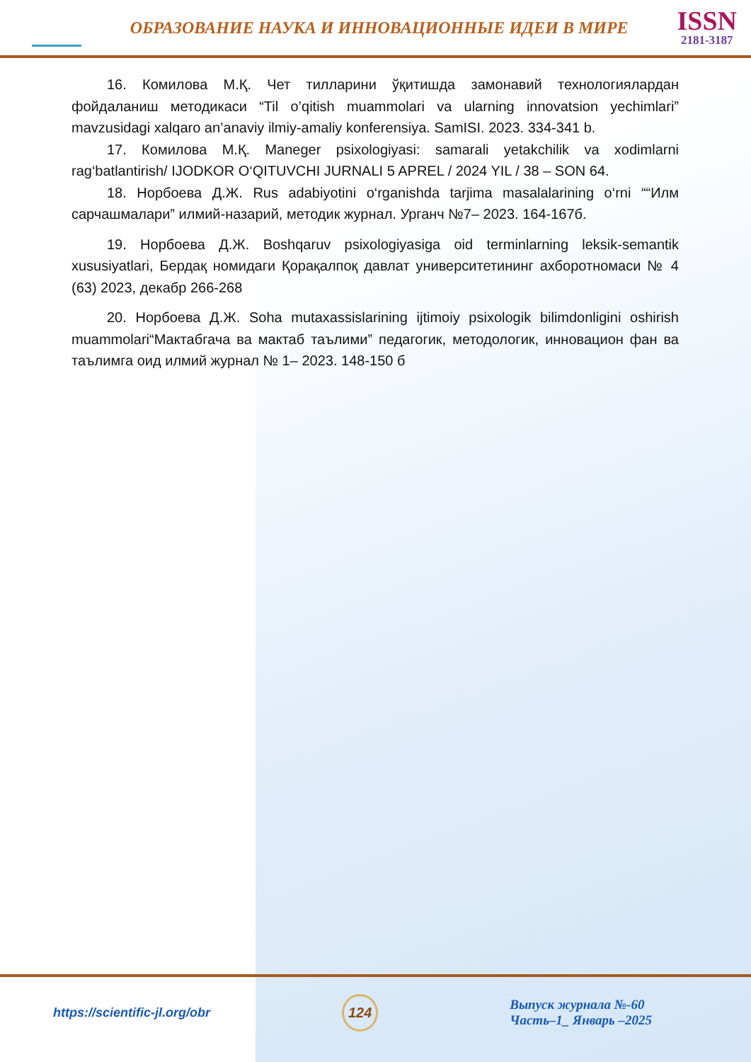ОБРАЗОВАНИЕ НАУКА И ИННОВАЦИОННЫЕ ИДЕИ В МИРЕ
ISSN
2181-3187
16. Комилова М.Қ. Чет тилларини ўқитишда замонавий технологиялардан фойдаланиш методикаси “Til o’qitish muammolari va ularning innovatsion yechimlari” mavzusidagi xalqaro an’anaviy ilmiy-amaliy konferensiya. SamISI. 2023. 334-341 b.
17. Комилова М.Қ. Maneger psixologiyasi: samarali yetakchilik va xodimlarni rag‘batlantirish/ IJODKOR O‘QITUVCHI JURNALI 5 APREL / 2024 YIL / 38 – SON 64.
18. Норбоева Д.Ж. Rus adabiyotini o‘rganishda tarjima masalalarining o‘rni ““Илм сарчашмалари” илмий-назарий, методик журнал. Урганч №7– 2023. 164-167б.
19. Норбоева Д.Ж. Boshqaruv psixologiyasiga oid terminlarning leksik-semantik xususiyatlari, Бердақ номидаги Қорақалпоқ давлат университетининг ахборотномаси № 4 (63) 2023, декабр 266-268
20. Норбоева Д.Ж. Soha mutaxassislarining ijtimoiy psixologik bilimdonligini oshirish muammolari“Мактабгача ва мактаб таълими” педагогик, методологик, инновацион фан ва таълимга оид илмий журнал № 1– 2023. 148-150 б
https://scientific-jl.org/obr
124
Выпуск журнала №-60
Часть–1_ Январь –2025